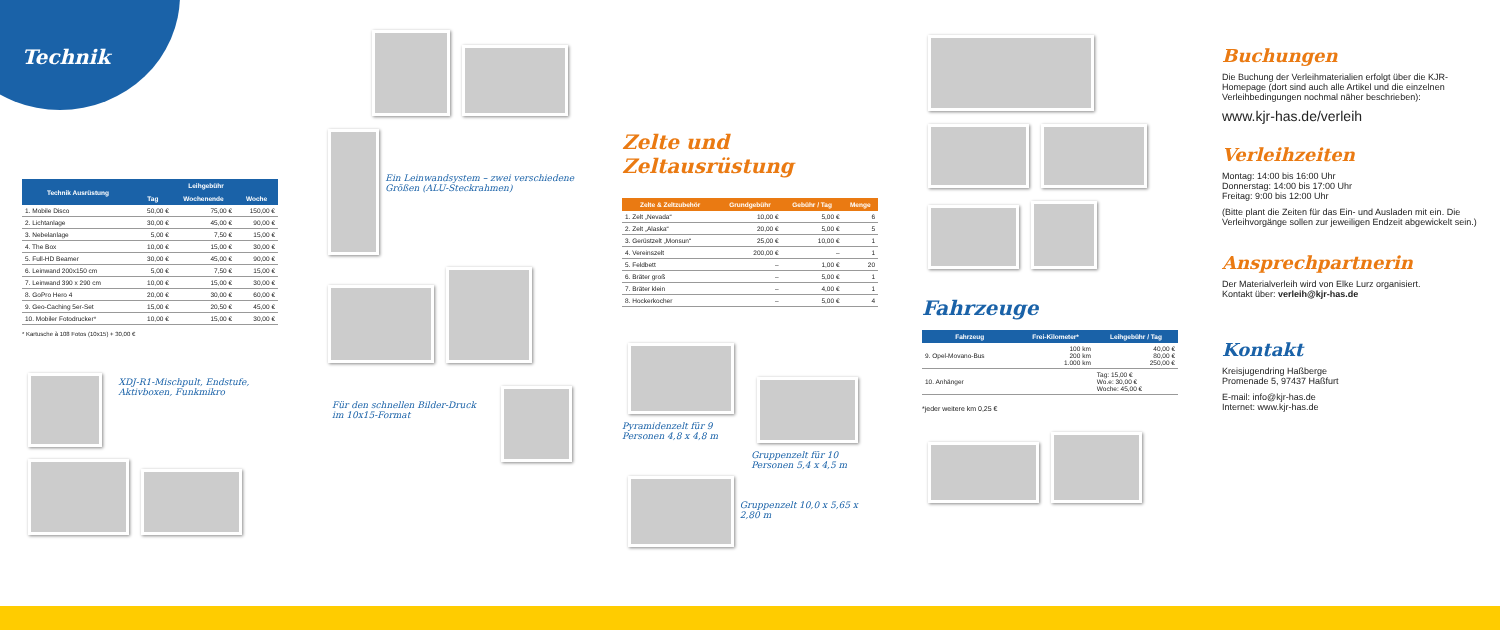Technik
| Technik Ausrüstung | Leihgebühr | | |
| --- | --- | --- | --- |
| | Tag | Wochenende | Woche |
| 1. Mobile Disco | 50,00 € | 75,00 € | 150,00 € |
| 2. Lichtanlage | 30,00 € | 45,00 € | 90,00 € |
| 3. Nebelanlage | 5,00 € | 7,50 € | 15,00 € |
| 4. The Box | 10,00 € | 15,00 € | 30,00 € |
| 5. Full-HD Beamer | 30,00 € | 45,00 € | 90,00 € |
| 6. Leinwand 200x150 cm | 5,00 € | 7,50 € | 15,00 € |
| 7. Leinwand 390 x 290 cm | 10,00 € | 15,00 € | 30,00 € |
| 8. GoPro Hero 4 | 20,00 € | 30,00 € | 60,00 € |
| 9. Geo-Caching 5er-Set | 15,00 € | 20,50 € | 45,00 € |
| 10. Mobiler Fotodrucker* | 10,00 € | 15,00 € | 30,00 € |
* Kartusche à 108 Fotos (10x15) + 30,00 €
XDJ-R1-Mischpult, Endstufe, Aktivboxen, Funkmikro
Ein Leinwandsystem – zwei verschiedene Größen (ALU-Steckrahmen)
Für den schnellen Bilder-Druck im 10x15-Format
Zelte und Zeltausrüstung
| Zelte & Zeltzubehör | Grundgebühr | Gebühr / Tag | Menge |
| --- | --- | --- | --- |
| 1. Zelt „Nevada“ | 10,00 € | 5,00 € | 6 |
| 2. Zelt „Alaska“ | 20,00 € | 5,00 € | 5 |
| 3. Gerüstzelt „Monsun“ | 25,00 € | 10,00 € | 1 |
| 4. Vereinszelt | 200,00 € | – | 1 |
| 5. Feldbett | – | 1,00 € | 20 |
| 6. Bräter groß | – | 5,00 € | 1 |
| 7. Bräter klein | – | 4,00 € | 1 |
| 8. Hockerkocher | – | 5,00 € | 4 |
Pyramidenzelt für 9 Personen 4,8 x 4,8 m
Gruppenzelt für 10 Personen 5,4 x 4,5 m
Gruppenzelt 10,0 x 5,65 x 2,80 m
Fahrzeuge
| Fahrzeug | Frei-Kilometer* | Leihgebühr / Tag |
| --- | --- | --- |
| 9. Opel-Movano-Bus | 100 km 200 km 1.000 km | 40,00 € 80,00 € 250,00 € |
| 10. Anhänger | | Tag: 15,00 € Wo.e: 30,00 € Woche: 45,00 € |
*jeder weitere km 0,25 €
Buchungen
Die Buchung der Verleihmaterialien erfolgt über die KJR-Homepage (dort sind auch alle Artikel und die einzelnen Verleihbedingungen nochmal näher beschrieben):
www.kjr-has.de/verleih
Verleihzeiten
Montag: 14:00 bis 16:00 Uhr
Donnerstag: 14:00 bis 17:00 Uhr
Freitag: 9:00 bis 12:00 Uhr
(Bitte plant die Zeiten für das Ein- und Ausladen mit ein. Die Verleihvorgänge sollen zur jeweiligen Endzeit abgewickelt sein.)
Ansprechpartnerin
Der Materialverleih wird von Elke Lurz organisiert.
Kontakt über: verleih@kjr-has.de
Kontakt
Kreisjugendring Haßberge
Promenade 5, 97437 Haßfurt
E-mail: info@kjr-has.de
Internet: www.kjr-has.de